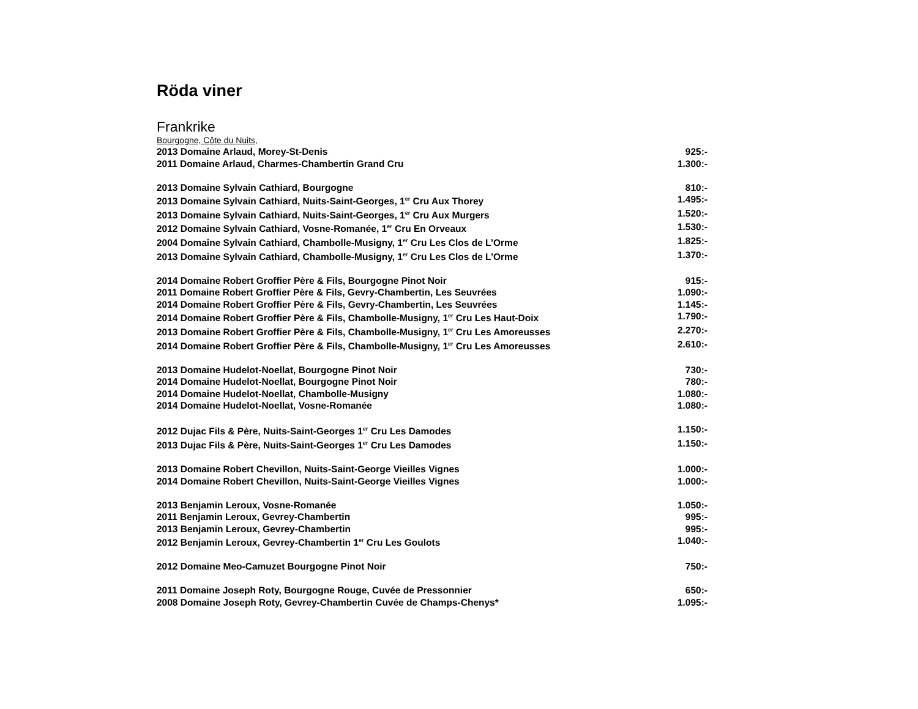Röda viner
Frankrike
Bourgogne, Côte du Nuits,
2013 Domaine Arlaud, Morey-St-Denis 925:-
2011 Domaine Arlaud, Charmes-Chambertin Grand Cru 1.300:-
2013 Domaine Sylvain Cathiard, Bourgogne 810:-
2013 Domaine Sylvain Cathiard, Nuits-Saint-Georges, 1<sup>er</sup> Cru Aux Thorey 1.495:-
2013 Domaine Sylvain Cathiard, Nuits-Saint-Georges, 1<sup>er</sup> Cru Aux Murgers 1.520:-
2012 Domaine Sylvain Cathiard, Vosne-Romanée, 1<sup>er</sup> Cru En Orveaux 1.530:-
2004 Domaine Sylvain Cathiard, Chambolle-Musigny, 1<sup>er</sup> Cru Les Clos de L’Orme 1.825:-
2013 Domaine Sylvain Cathiard, Chambolle-Musigny, 1<sup>er</sup> Cru Les Clos de L’Orme 1.370:-
2014 Domaine Robert Groffier Père & Fils, Bourgogne Pinot Noir 915:-
2011 Domaine Robert Groffier Père & Fils, Gevry-Chambertin, Les Seuvrées 1.090:-
2014 Domaine Robert Groffier Père & Fils, Gevry-Chambertin, Les Seuvrées 1.145:-
2014 Domaine Robert Groffier Père & Fils, Chambolle-Musigny, 1<sup>er</sup> Cru Les Haut-Doix 1.790:-
2013 Domaine Robert Groffier Père & Fils, Chambolle-Musigny, 1<sup>er</sup> Cru Les Amoreusses 2.270:-
2014 Domaine Robert Groffier Père & Fils, Chambolle-Musigny, 1<sup>er</sup> Cru Les Amoreusses 2.610:-
2013 Domaine Hudelot-Noellat, Bourgogne Pinot Noir 730:-
2014 Domaine Hudelot-Noellat, Bourgogne Pinot Noir 780:-
2014 Domaine Hudelot-Noellat, Chambolle-Musigny 1.080:-
2014 Domaine Hudelot-Noellat, Vosne-Romanée 1.080:-
2012 Dujac Fils & Père, Nuits-Saint-Georges 1<sup>er</sup> Cru Les Damodes 1.150:-
2013 Dujac Fils & Père, Nuits-Saint-Georges 1<sup>er</sup> Cru Les Damodes 1.150:-
2013 Domaine Robert Chevillon, Nuits-Saint-George Vieilles Vignes 1.000:-
2014 Domaine Robert Chevillon, Nuits-Saint-George Vieilles Vignes 1.000:-
2013 Benjamin Leroux, Vosne-Romanée 1.050:-
2011 Benjamin Leroux, Gevrey-Chambertin 995:-
2013 Benjamin Leroux, Gevrey-Chambertin 995:-
2012 Benjamin Leroux, Gevrey-Chambertin 1<sup>er</sup> Cru Les Goulots 1.040:-
2012 Domaine Meo-Camuzet Bourgogne Pinot Noir 750:-
2011 Domaine Joseph Roty, Bourgogne Rouge, Cuvée de Pressonnier 650:-
2008 Domaine Joseph Roty, Gevrey-Chambertin Cuvée de Champs-Chenys* 1.095:-